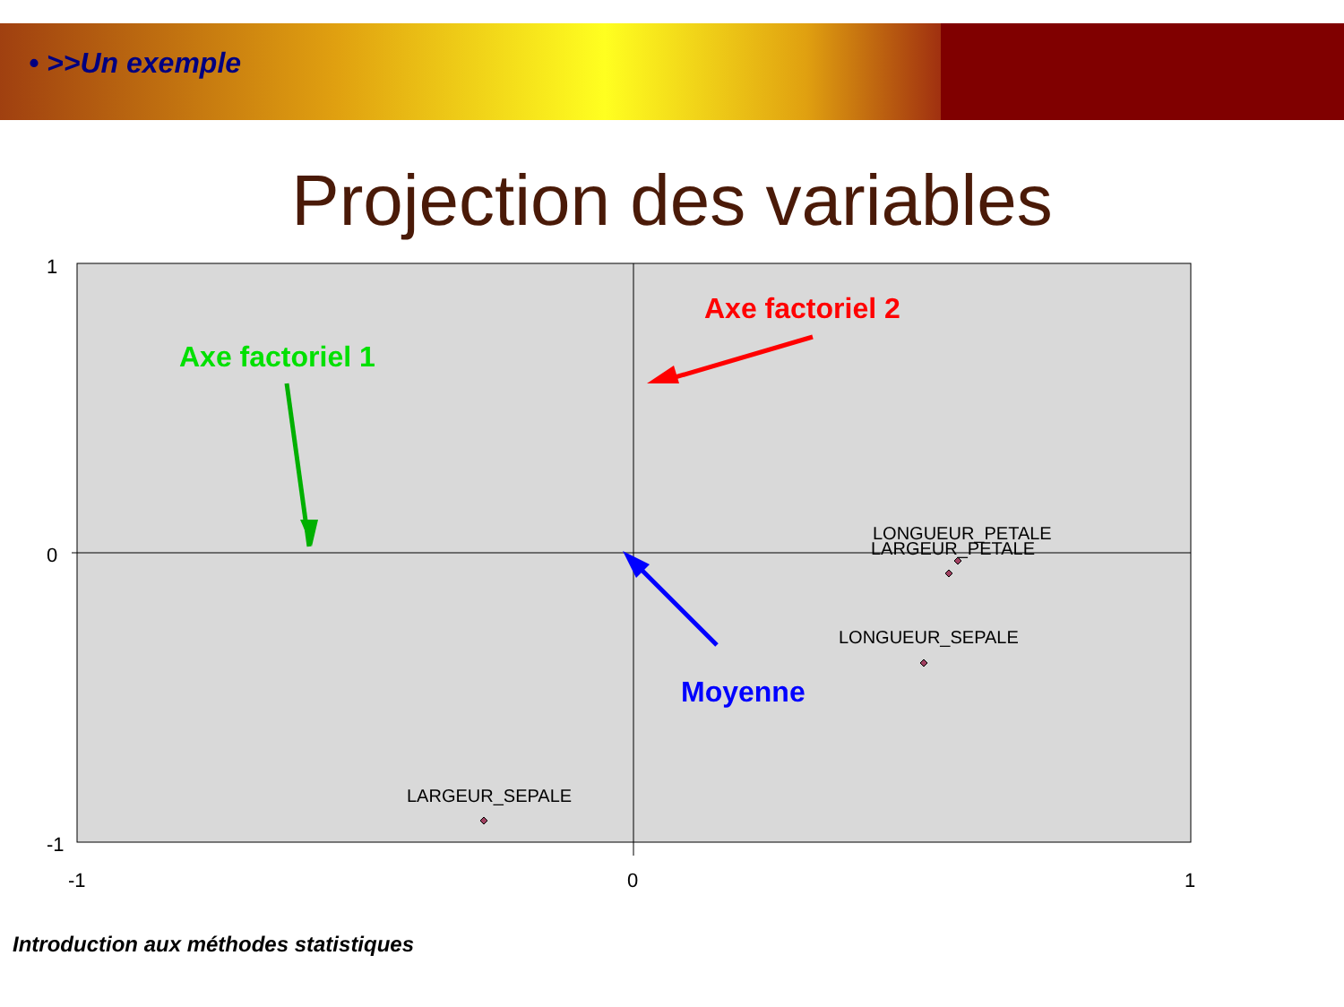• >>Un exemple
Projection des variables
1
0
-1
-1 0 1
Axe factoriel 1
Axe factoriel 2
Moyenne
LONGUEUR_PETALE
LARGEUR_PETALE
LONGUEUR_SEPALE
LARGEUR_SEPALE
Introduction aux méthodes statistiques